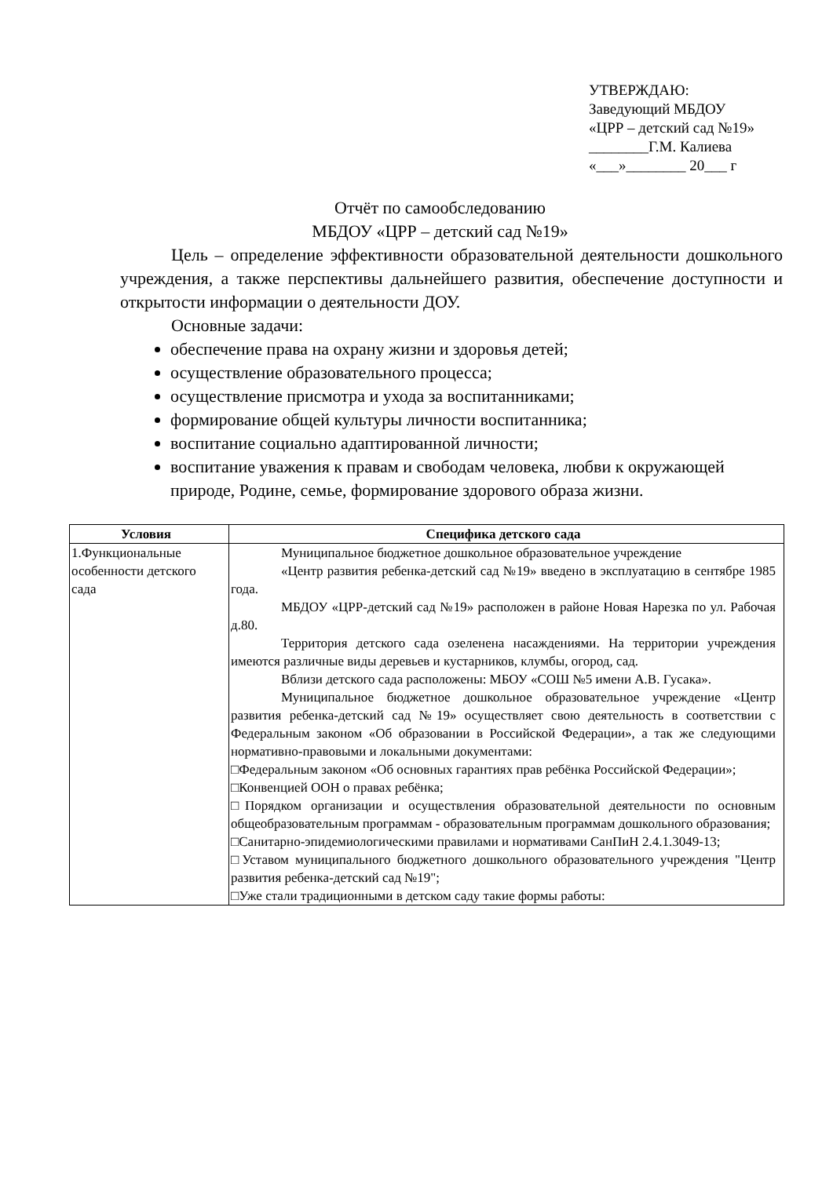УТВЕРЖДАЮ:
Заведующий МБДОУ
«ЦРР – детский сад №19»
________Г.М. Калиева
«___»________ 20___ г
Отчёт по самообследованию
МБДОУ «ЦРР – детский сад №19»
Цель – определение эффективности образовательной деятельности дошкольного учреждения, а также перспективы дальнейшего развития, обеспечение доступности и открытости информации о деятельности ДОУ.
Основные задачи:
обеспечение права на охрану жизни и здоровья детей;
осуществление образовательного процесса;
осуществление присмотра и ухода за воспитанниками;
формирование общей культуры личности воспитанника;
воспитание социально адаптированной личности;
воспитание уважения к правам и свободам человека, любви к окружающей природе, Родине, семье, формирование здорового образа жизни.
| Условия | Специфика детского сада |
| --- | --- |
| 1.Функциональные особенности детского сада | Муниципальное бюджетное дошкольное образовательное учреждение «Центр развития ребенка-детский сад №19» введено в эксплуатацию в сентябре 1985 года. МБДОУ «ЦРР-детский сад №19» расположен в районе Новая Нарезка по ул. Рабочая д.80. Территория детского сада озеленена насаждениями. На территории учреждения имеются различные виды деревьев и кустарников, клумбы, огород, сад. Вблизи детского сада расположены: МБОУ «СОШ №5 имени А.В. Гусака». Муниципальное бюджетное дошкольное образовательное учреждение «Центр развития ребенка-детский сад №19» осуществляет свою деятельность в соответствии с Федеральным законом «Об образовании в Российской Федерации», а так же следующими нормативно-правовыми и локальными документами: □Федеральным законом «Об основных гарантиях прав ребёнка Российской Федерации»; □Конвенцией ООН о правах ребёнка; □Порядком организации и осуществления образовательной деятельности по основным общеобразовательным программам - образовательным программам дошкольного образования; □Санитарно-эпидемиологическими правилами и нормативами СанПиН 2.4.1.3049-13; □Уставом муниципального бюджетного дошкольного образовательного учреждения "Центр развития ребенка-детский сад №19"; □Уже стали традиционными в детском саду такие формы работы: |